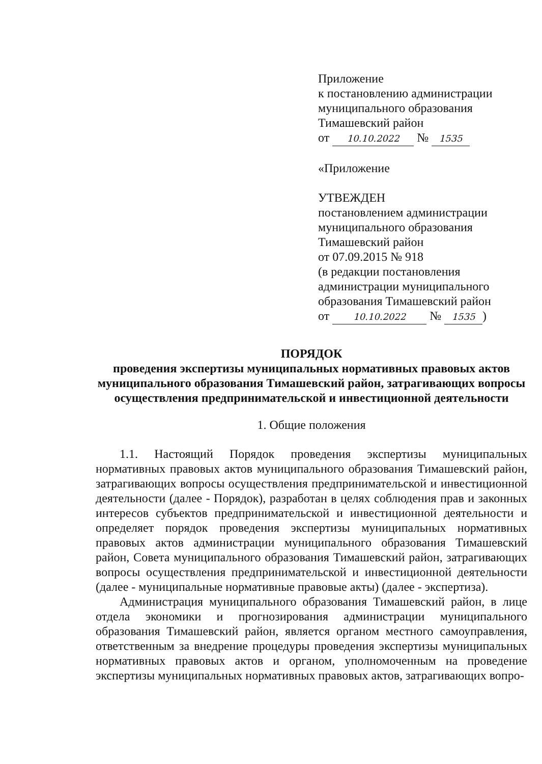Приложение
к постановлению администрации
муниципального образования
Тимашевский район
от 10.10.2022 № 1535
«Приложение
УТВЕЖДЕН
постановлением администрации
муниципального образования
Тимашевский район
от 07.09.2015 № 918
(в редакции постановления
администрации муниципального
образования Тимашевский район
от 10.10.2022 № 1535)
ПОРЯДОК
проведения экспертизы муниципальных нормативных правовых актов муниципального образования Тимашевский район, затрагивающих вопросы осуществления предпринимательской и инвестиционной деятельности
1. Общие положения
1.1. Настоящий Порядок проведения экспертизы муниципальных нормативных правовых актов муниципального образования Тимашевский район, затрагивающих вопросы осуществления предпринимательской и инвестиционной деятельности (далее - Порядок), разработан в целях соблюдения прав и законных интересов субъектов предпринимательской и инвестиционной деятельности и определяет порядок проведения экспертизы муниципальных нормативных правовых актов администрации муниципального образования Тимашевский район, Совета муниципального образования Тимашевский район, затрагивающих вопросы осуществления предпринимательской и инвестиционной деятельности (далее - муниципальные нормативные правовые акты) (далее - экспертиза).
Администрация муниципального образования Тимашевский район, в лице отдела экономики и прогнозирования администрации муниципального образования Тимашевский район, является органом местного самоуправления, ответственным за внедрение процедуры проведения экспертизы муниципальных нормативных правовых актов и органом, уполномоченным на проведение экспертизы муниципальных нормативных правовых актов, затрагивающих вопро-